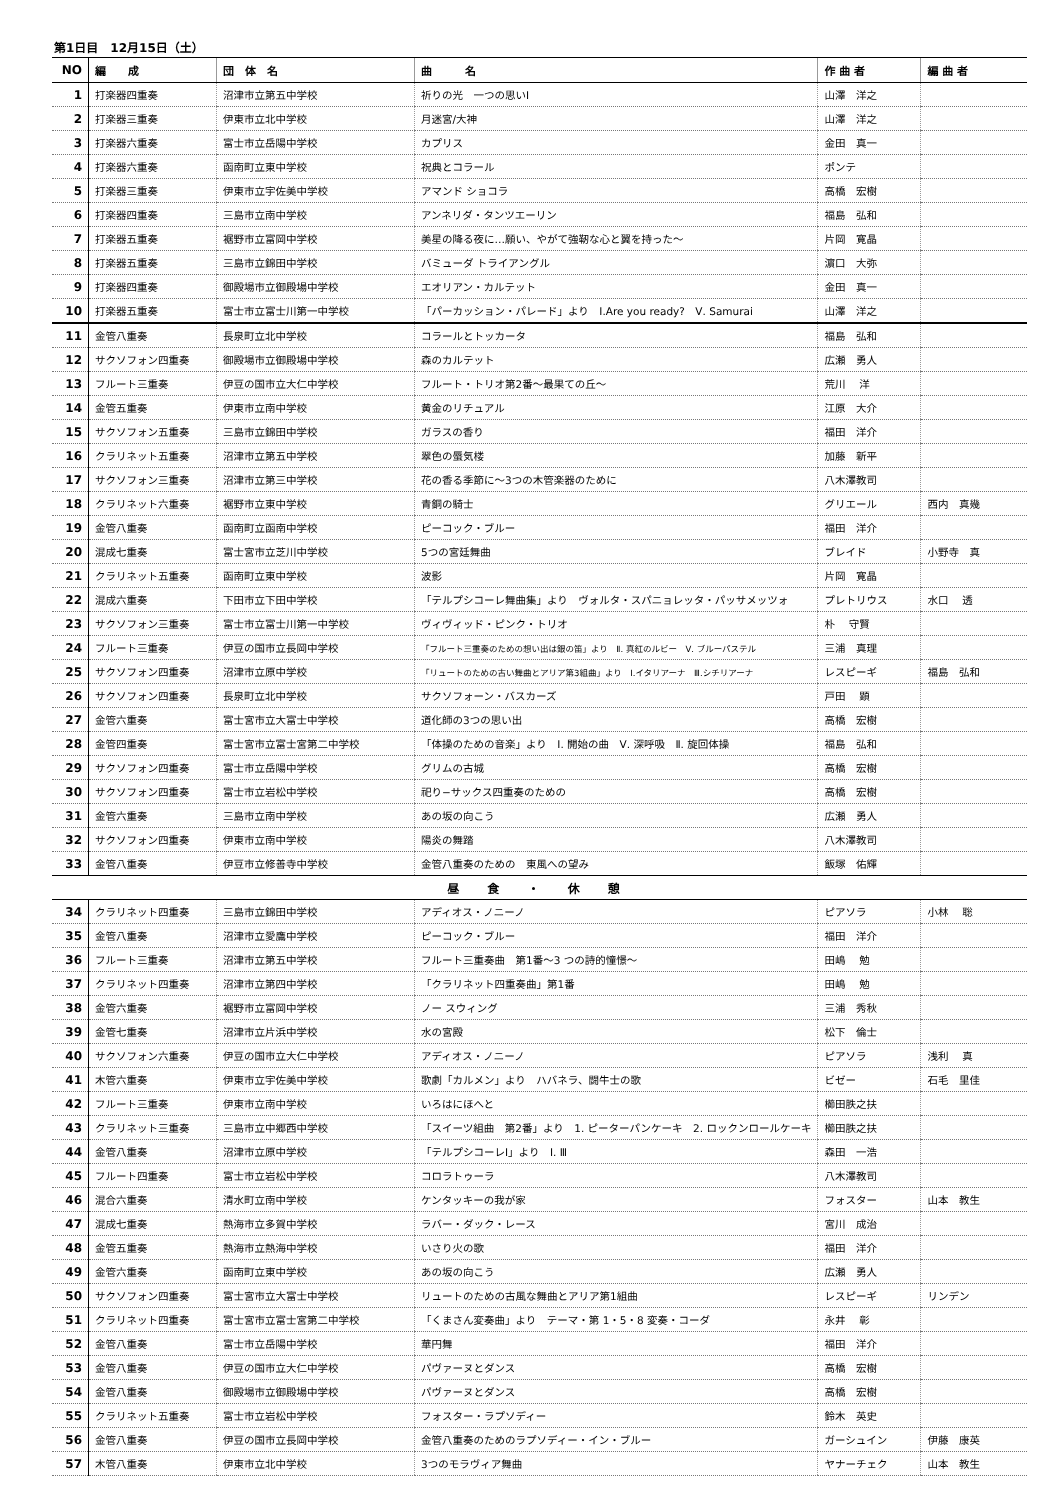第1日目　12月15日（土）
| NO | 編 成 | 団 体 名 | 曲 名 | 作 曲 者 | 編 曲 者 |
| --- | --- | --- | --- | --- | --- |
| 1 | 打楽器四重奏 | 沼津市立第五中学校 | 祈りの光 一つの思いⅠ | 山澤 洋之 | |
| 2 | 打楽器三重奏 | 伊東市立北中学校 | 月迷宮/大神 | 山澤 洋之 | |
| 3 | 打楽器六重奏 | 富士市立岳陽中学校 | カプリス | 金田 真一 | |
| 4 | 打楽器六重奏 | 函南町立東中学校 | 祝典とコラール | ポンテ | |
| 5 | 打楽器三重奏 | 伊東市立宇佐美中学校 | アマンド ショコラ | 高橋 宏樹 | |
| 6 | 打楽器四重奏 | 三島市立南中学校 | アンネリダ・タンツエーリン | 福島 弘和 | |
| 7 | 打楽器五重奏 | 裾野市立富岡中学校 | 美星の降る夜に…願い、やがて強靭な心と翼を持った～ | 片岡 寛晶 | |
| 8 | 打楽器五重奏 | 三島市立錦田中学校 | バミューダ トライアングル | 濵口 大弥 | |
| 9 | 打楽器四重奏 | 御殿場市立御殿場中学校 | エオリアン・カルテット | 金田 真一 | |
| 10 | 打楽器五重奏 | 富士市立富士川第一中学校 | 「パーカッション・パレード」より Ⅰ.Are you ready? Ⅴ. Samurai | 山澤 洋之 | |
| 11 | 金管八重奏 | 長泉町立北中学校 | コラールとトッカータ | 福島 弘和 | |
| 12 | サクソフォン四重奏 | 御殿場市立御殿場中学校 | 森のカルテット | 広瀬 勇人 | |
| 13 | フルート三重奏 | 伊豆の国市立大仁中学校 | フルート・トリオ第2番～最果ての丘～ | 荒川 洋 | |
| 14 | 金管五重奏 | 伊東市立南中学校 | 黄金のリチュアル | 江原 大介 | |
| 15 | サクソフォン五重奏 | 三島市立錦田中学校 | ガラスの香り | 福田 洋介 | |
| 16 | クラリネット五重奏 | 沼津市立第五中学校 | 翠色の蜃気楼 | 加藤 新平 | |
| 17 | サクソフォン三重奏 | 沼津市立第三中学校 | 花の香る季節に～3つの木管楽器のために | 八木澤教司 | |
| 18 | クラリネット六重奏 | 裾野市立東中学校 | 青銅の騎士 | グリエール | 西内 真幾 |
| 19 | 金管八重奏 | 函南町立函南中学校 | ピーコック・ブルー | 福田 洋介 | |
| 20 | 混成七重奏 | 富士宮市立芝川中学校 | 5つの宮廷舞曲 | ブレイド | 小野寺 真 |
| 21 | クラリネット五重奏 | 函南町立東中学校 | 波影 | 片岡 寛晶 | |
| 22 | 混成六重奏 | 下田市立下田中学校 | 「テルプシコーレ舞曲集」より ヴォルタ・スパニョレッタ・パッサメッツォ | プレトリウス | 水口 透 |
| 23 | サクソフォン三重奏 | 富士市立富士川第一中学校 | ヴィヴィッド・ピンク・トリオ | 朴 守賢 | |
| 24 | フルート三重奏 | 伊豆の国市立長岡中学校 | 「フルート三重奏のための想い出は銀の笛」より Ⅱ. 真紅のルビー Ⅴ. ブルーパステル | 三浦 真理 | |
| 25 | サクソフォン四重奏 | 沼津市立原中学校 | 「リュートのための古い舞曲とアリア第3組曲」より Ⅰ.イタリアーナ Ⅲ.シチリアーナ | レスピーギ | 福島 弘和 |
| 26 | サクソフォン四重奏 | 長泉町立北中学校 | サクソフォーン・バスカーズ | 戸田 顕 | |
| 27 | 金管六重奏 | 富士宮市立大富士中学校 | 道化師の3つの思い出 | 高橋 宏樹 | |
| 28 | 金管四重奏 | 富士宮市立富士宮第二中学校 | 「体操のための音楽」より Ⅰ. 開始の曲 Ⅴ. 深呼吸 Ⅱ. 旋回体操 | 福島 弘和 | |
| 29 | サクソフォン四重奏 | 富士市立岳陽中学校 | グリムの古城 | 高橋 宏樹 | |
| 30 | サクソフォン四重奏 | 富士市立岩松中学校 | 祀り−サックス四重奏のための | 高橋 宏樹 | |
| 31 | 金管六重奏 | 三島市立南中学校 | あの坂の向こう | 広瀬 勇人 | |
| 32 | サクソフォン四重奏 | 伊東市立南中学校 | 陽炎の舞踏 | 八木澤教司 | |
| 33 | 金管八重奏 | 伊豆市立修善寺中学校 | 金管八重奏のための 東風への望み | 飯塚 佑輝 | |
| 昼 食 ・ 休 憩 | | | | | |
| 34 | クラリネット四重奏 | 三島市立錦田中学校 | アディオス・ノニーノ | ピアソラ | 小林 聡 |
| 35 | 金管八重奏 | 沼津市立愛鷹中学校 | ピーコック・ブルー | 福田 洋介 | |
| 36 | フルート三重奏 | 沼津市立第五中学校 | フルート三重奏曲 第1番～3 つの詩的憧憬～ | 田嶋 勉 | |
| 37 | クラリネット四重奏 | 沼津市立第四中学校 | 「クラリネット四重奏曲」第1番 | 田嶋 勉 | |
| 38 | 金管六重奏 | 裾野市立富岡中学校 | ノー スウィング | 三浦 秀秋 | |
| 39 | 金管七重奏 | 沼津市立片浜中学校 | 水の宮殿 | 松下 倫士 | |
| 40 | サクソフォン六重奏 | 伊豆の国市立大仁中学校 | アディオス・ノニーノ | ピアソラ | 浅利 真 |
| 41 | 木管六重奏 | 伊東市立宇佐美中学校 | 歌劇「カルメン」より ハバネラ、闘牛士の歌 | ビゼー | 石毛 里佳 |
| 42 | フルート三重奏 | 伊東市立南中学校 | いろはにほへと | 櫛田胅之扶 | |
| 43 | クラリネット三重奏 | 三島市立中郷西中学校 | 「スイーツ組曲 第2番」より 1. ピーターパンケーキ 2. ロックンロールケーキ | 櫛田胅之扶 | |
| 44 | 金管八重奏 | 沼津市立原中学校 | 「テルプシコーレⅠ」より Ⅰ. Ⅲ | 森田 一浩 | |
| 45 | フルート四重奏 | 富士市立岩松中学校 | コロラトゥーラ | 八木澤教司 | |
| 46 | 混合六重奏 | 清水町立南中学校 | ケンタッキーの我が家 | フォスター | 山本 教生 |
| 47 | 混成七重奏 | 熱海市立多賀中学校 | ラバー・ダック・レース | 宮川 成治 | |
| 48 | 金管五重奏 | 熱海市立熱海中学校 | いさり火の歌 | 福田 洋介 | |
| 49 | 金管六重奏 | 函南町立東中学校 | あの坂の向こう | 広瀬 勇人 | |
| 50 | サクソフォン四重奏 | 富士宮市立大富士中学校 | リュートのための古風な舞曲とアリア第1組曲 | レスピーギ | リンデン |
| 51 | クラリネット四重奏 | 富士宮市立富士宮第二中学校 | 「くまさん変奏曲」より テーマ・第 1・5・8 変奏・コーダ | 永井 彰 | |
| 52 | 金管八重奏 | 富士市立岳陽中学校 | 華円舞 | 福田 洋介 | |
| 53 | 金管八重奏 | 伊豆の国市立大仁中学校 | パヴァーヌとダンス | 高橋 宏樹 | |
| 54 | 金管八重奏 | 御殿場市立御殿場中学校 | パヴァーヌとダンス | 高橋 宏樹 | |
| 55 | クラリネット五重奏 | 富士市立岩松中学校 | フォスター・ラプソディー | 鈴木 英史 | |
| 56 | 金管八重奏 | 伊豆の国市立長岡中学校 | 金管八重奏のためのラプソディー・イン・ブルー | ガーシュイン | 伊藤 康英 |
| 57 | 木管八重奏 | 伊東市立北中学校 | 3つのモラヴィア舞曲 | ヤナーチェク | 山本 教生 |